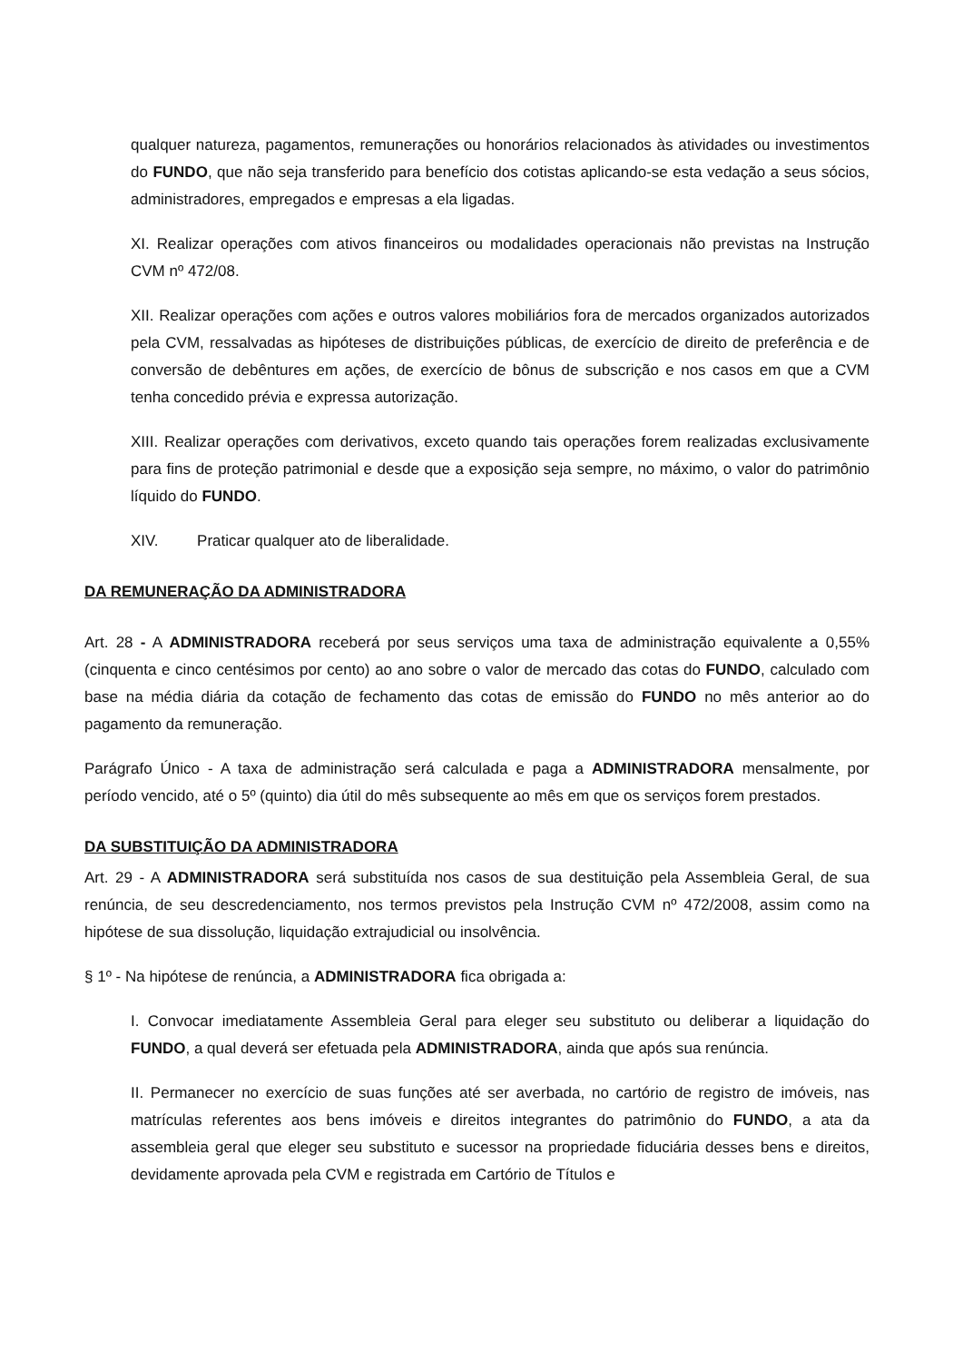qualquer natureza, pagamentos, remunerações ou honorários relacionados às atividades ou investimentos do FUNDO, que não seja transferido para benefício dos cotistas aplicando-se esta vedação a seus sócios, administradores, empregados e empresas a ela ligadas.
XI. Realizar operações com ativos financeiros ou modalidades operacionais não previstas na Instrução CVM nº 472/08.
XII. Realizar operações com ações e outros valores mobiliários fora de mercados organizados autorizados pela CVM, ressalvadas as hipóteses de distribuições públicas, de exercício de direito de preferência e de conversão de debêntures em ações, de exercício de bônus de subscrição e nos casos em que a CVM tenha concedido prévia e expressa autorização.
XIII. Realizar operações com derivativos, exceto quando tais operações forem realizadas exclusivamente para fins de proteção patrimonial e desde que a exposição seja sempre, no máximo, o valor do patrimônio líquido do FUNDO.
XIV. Praticar qualquer ato de liberalidade.
DA REMUNERAÇÃO DA ADMINISTRADORA
Art. 28 - A ADMINISTRADORA receberá por seus serviços uma taxa de administração equivalente a 0,55% (cinquenta e cinco centésimos por cento) ao ano sobre o valor de mercado das cotas do FUNDO, calculado com base na média diária da cotação de fechamento das cotas de emissão do FUNDO no mês anterior ao do pagamento da remuneração.
Parágrafo Único - A taxa de administração será calculada e paga a ADMINISTRADORA mensalmente, por período vencido, até o 5º (quinto) dia útil do mês subsequente ao mês em que os serviços forem prestados.
DA SUBSTITUIÇÃO DA ADMINISTRADORA
Art. 29 - A ADMINISTRADORA será substituída nos casos de sua destituição pela Assembleia Geral, de sua renúncia, de seu descredenciamento, nos termos previstos pela Instrução CVM nº 472/2008, assim como na hipótese de sua dissolução, liquidação extrajudicial ou insolvência.
§ 1º - Na hipótese de renúncia, a ADMINISTRADORA fica obrigada a:
I. Convocar imediatamente Assembleia Geral para eleger seu substituto ou deliberar a liquidação do FUNDO, a qual deverá ser efetuada pela ADMINISTRADORA, ainda que após sua renúncia.
II. Permanecer no exercício de suas funções até ser averbada, no cartório de registro de imóveis, nas matrículas referentes aos bens imóveis e direitos integrantes do patrimônio do FUNDO, a ata da assembleia geral que eleger seu substituto e sucessor na propriedade fiduciária desses bens e direitos, devidamente aprovada pela CVM e registrada em Cartório de Títulos e